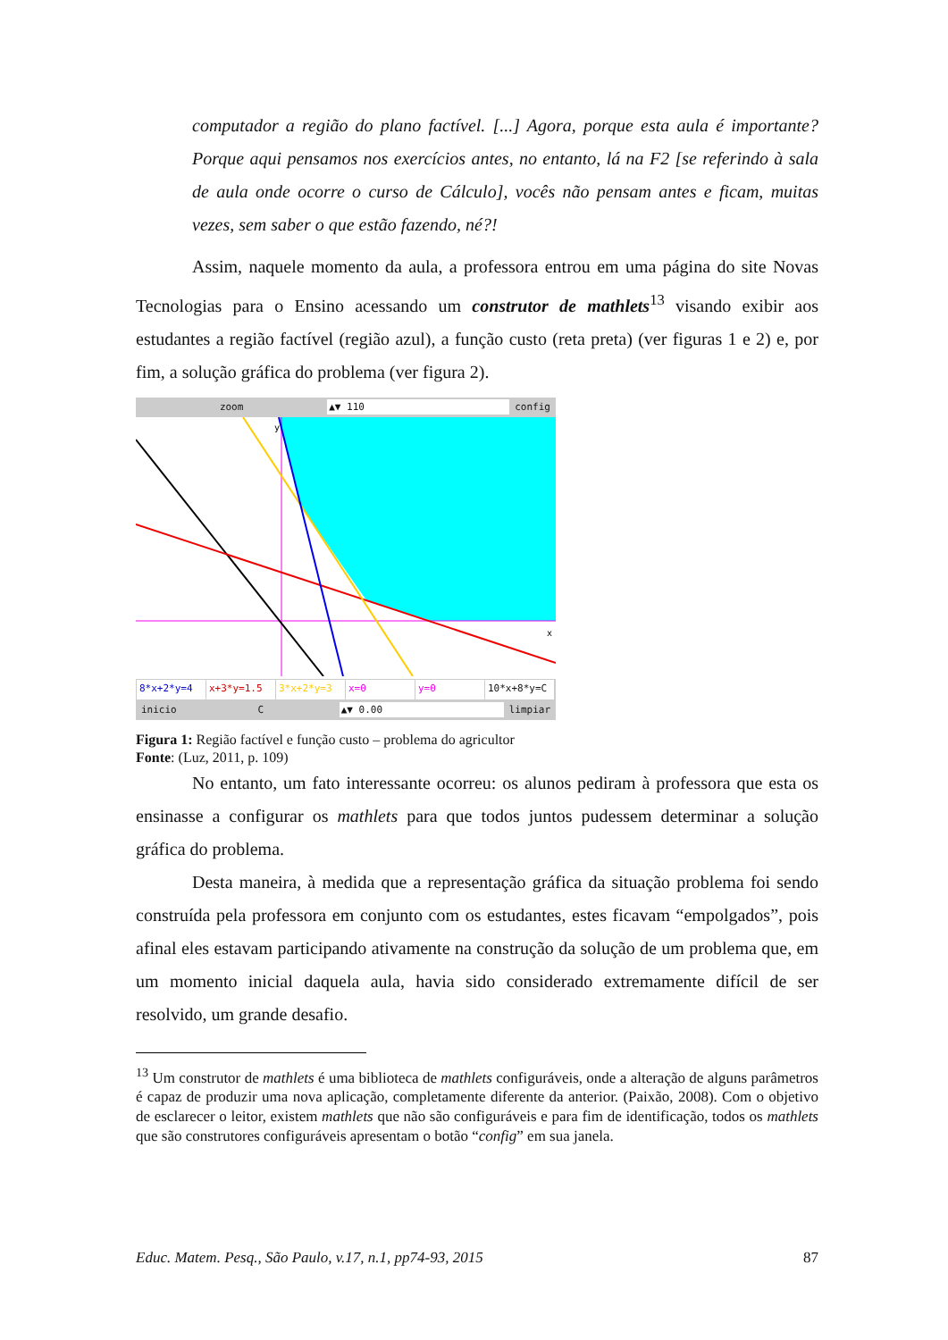computador a região do plano factível. [...] Agora, porque esta aula é importante? Porque aqui pensamos nos exercícios antes, no entanto, lá na F2 [se referindo à sala de aula onde ocorre o curso de Cálculo], vocês não pensam antes e ficam, muitas vezes, sem saber o que estão fazendo, né?!
Assim, naquele momento da aula, a professora entrou em uma página do site Novas Tecnologias para o Ensino acessando um construtor de mathlets<sup>13</sup> visando exibir aos estudantes a região factível (região azul), a função custo (reta preta) (ver figuras 1 e 2) e, por fim, a solução gráfica do problema (ver figura 2).
zoom ▲▼ 110 config
y
x
8*x+2*y=4 x+3*y=1.5 3*x+2*y=3 x=0 y=0 10*x+8*y=C
inicio C ▲▼ 0.00 limpiar
Figura 1: Região factível e função custo – problema do agricultor
Fonte: (Luz, 2011, p. 109)
No entanto, um fato interessante ocorreu: os alunos pediram à professora que esta os ensinasse a configurar os mathlets para que todos juntos pudessem determinar a solução gráfica do problema.
Desta maneira, à medida que a representação gráfica da situação problema foi sendo construída pela professora em conjunto com os estudantes, estes ficavam “empolgados”, pois afinal eles estavam participando ativamente na construção da solução de um problema que, em um momento inicial daquela aula, havia sido considerado extremamente difícil de ser resolvido, um grande desafio.
<sup>13</sup> Um construtor de mathlets é uma biblioteca de mathlets configuráveis, onde a alteração de alguns parâmetros é capaz de produzir uma nova aplicação, completamente diferente da anterior. (Paixão, 2008). Com o objetivo de esclarecer o leitor, existem mathlets que não são configuráveis e para fim de identificação, todos os mathlets que são construtores configuráveis apresentam o botão “config” em sua janela.
Educ. Matem. Pesq., São Paulo, v.17, n.1, pp74-93, 2015 87